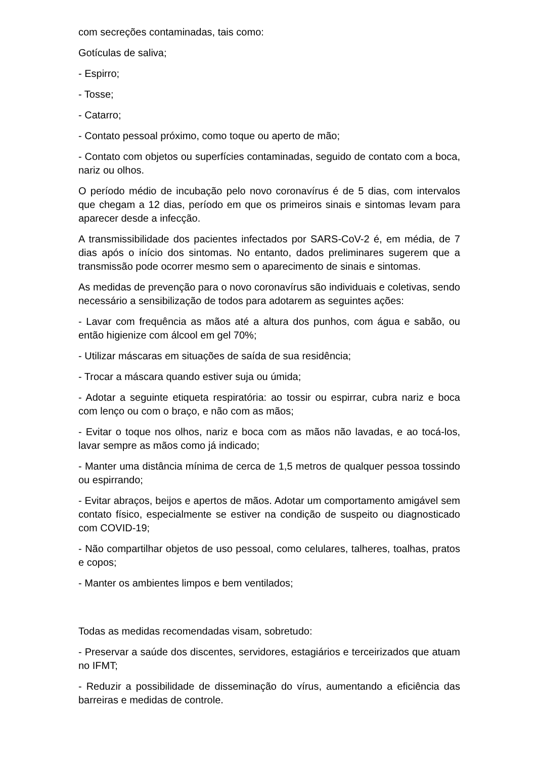com secreções contaminadas, tais como:
Gotículas de saliva;
- Espirro;
- Tosse;
- Catarro;
- Contato pessoal próximo, como toque ou aperto de mão;
- Contato com objetos ou superfícies contaminadas, seguido de contato com a boca, nariz ou olhos.
O período médio de incubação pelo novo coronavírus é de 5 dias, com intervalos que chegam a 12 dias, período em que os primeiros sinais e sintomas levam para aparecer desde a infecção.
A transmissibilidade dos pacientes infectados por SARS-CoV-2 é, em média, de 7 dias após o início dos sintomas. No entanto, dados preliminares sugerem que a transmissão pode ocorrer mesmo sem o aparecimento de sinais e sintomas.
As medidas de prevenção para o novo coronavírus são individuais e coletivas, sendo necessário a sensibilização de todos para adotarem as seguintes ações:
- Lavar com frequência as mãos até a altura dos punhos, com água e sabão, ou então higienize com álcool em gel 70%;
- Utilizar máscaras em situações de saída de sua residência;
- Trocar a máscara quando estiver suja ou úmida;
- Adotar a seguinte etiqueta respiratória: ao tossir ou espirrar, cubra nariz e boca com lenço ou com o braço, e não com as mãos;
- Evitar o toque nos olhos, nariz e boca com as mãos não lavadas, e ao tocá-los, lavar sempre as mãos como já indicado;
- Manter uma distância mínima de cerca de 1,5 metros de qualquer pessoa tossindo ou espirrando;
- Evitar abraços, beijos e apertos de mãos. Adotar um comportamento amigável sem contato físico, especialmente se estiver na condição de suspeito ou diagnosticado com COVID-19;
- Não compartilhar objetos de uso pessoal, como celulares, talheres, toalhas, pratos e copos;
- Manter os ambientes limpos e bem ventilados;
Todas as medidas recomendadas visam, sobretudo:
- Preservar a saúde dos discentes, servidores, estagiários e terceirizados que atuam no IFMT;
- Reduzir a possibilidade de disseminação do vírus, aumentando a eficiência das barreiras e medidas de controle.